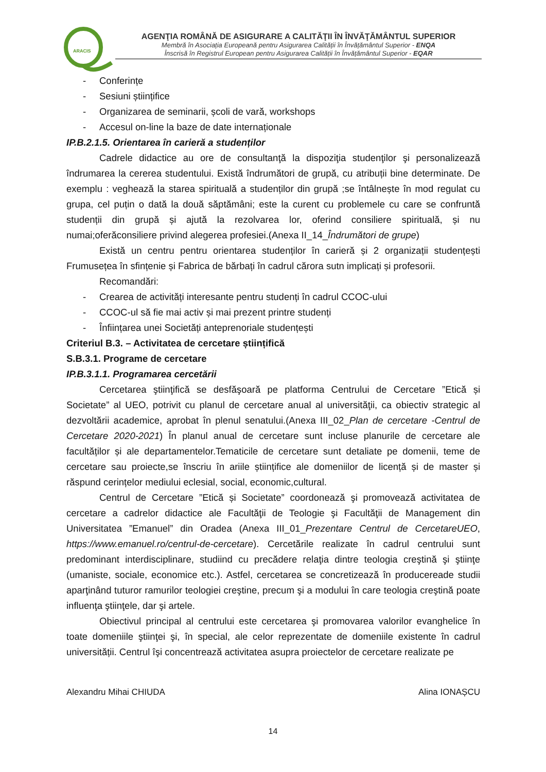ARACIS
AGENŢIA ROMÂNĂ DE ASIGURARE A CALITĂŢII ÎN ÎNVĂŢĂMÂNTUL SUPERIOR
Membră în Asociația Europeană pentru Asigurarea Calității în Învățământul Superior - ENQA
Înscrisă în Registrul European pentru Asigurarea Calității în Învățământul Superior - EQAR
- Conferințe
- Sesiuni științifice
- Organizarea de seminarii, școli de vară, workshops
- Accesul on-line la baze de date internaționale
IP.B.2.1.5. Orientarea în carieră a studenților
Cadrele didactice au ore de consultanţă la dispoziţia studenţilor şi personalizează îndrumarea la cererea studentului. Există îndrumători de grupă, cu atribuții bine determinate. De exemplu : veghează la starea spirituală a studenților din grupă ;se întâlnește în mod regulat cu grupa, cel puțin o dată la două săptămâni; este la curent cu problemele cu care se confruntă studenții din grupă și ajută la rezolvarea lor, oferind consiliere spirituală, și nu numai;oferăconsiliere privind alegerea profesiei.(Anexa II_14_Îndrumători de grupe)
Există un centru pentru orientarea studenților în carieră și 2 organizații studențești Frumusețea în sfințenie și Fabrica de bărbați în cadrul cărora sutn implicați și profesorii.
Recomandări:
- Crearea de activități interesante pentru studenți în cadrul CCOC-ului
- CCOC-ul să fie mai activ și mai prezent printre studenți
- Înființarea unei Societăți anteprenoriale studențești
Criteriul B.3. – Activitatea de cercetare științifică
S.B.3.1. Programe de cercetare
IP.B.3.1.1. Programarea cercetării
Cercetarea ştiinţifică se desfăşoară pe platforma Centrului de Cercetare ”Etică și Societate” al UEO, potrivit cu planul de cercetare anual al universităţii, ca obiectiv strategic al dezvoltării academice, aprobat în plenul senatului.(Anexa III_02_Plan de cercetare -Centrul de Cercetare 2020-2021) În planul anual de cercetare sunt incluse planurile de cercetare ale facultăților și ale departamentelor.Tematicile de cercetare sunt detaliate pe domenii, teme de cercetare sau proiecte,se înscriu în ariile științifice ale domeniilor de licență și de master și răspund cerințelor mediului eclesial, social, economic,cultural.
Centrul de Cercetare ”Etică și Societate” coordonează şi promovează activitatea de cercetare a cadrelor didactice ale Facultăţii de Teologie şi Facultăţii de Management din Universitatea ”Emanuel” din Oradea (Anexa III_01_Prezentare Centrul de CercetareUEO, https://www.emanuel.ro/centrul-de-cercetare). Cercetările realizate în cadrul centrului sunt predominant interdisciplinare, studiind cu precădere relaţia dintre teologia creştină şi ştiinţe (umaniste, sociale, economice etc.). Astfel, cercetarea se concretizează în producereade studii aparţinând tuturor ramurilor teologiei creştine, precum şi a modului în care teologia creştină poate influenţa ştiinţele, dar şi artele.
Obiectivul principal al centrului este cercetarea şi promovarea valorilor evanghelice în toate domeniile ştiinţei şi, în special, ale celor reprezentate de domeniile existente în cadrul universității. Centrul îşi concentrează activitatea asupra proiectelor de cercetare realizate pe
Alexandru Mihai CHIUDA Alina IONAȘCU
14